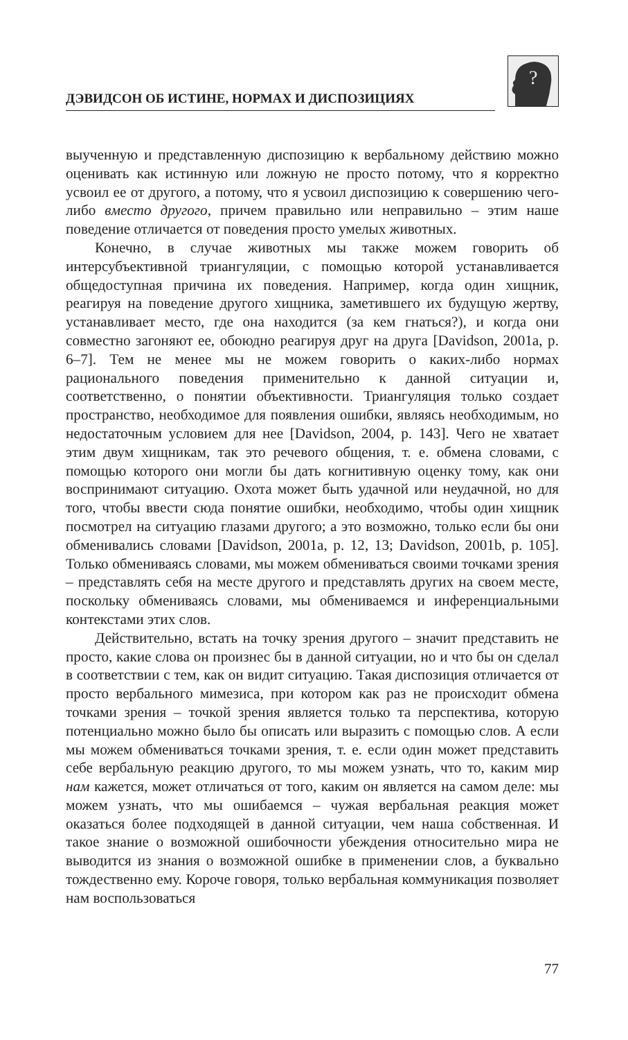ДЭВИДСОН ОБ ИСТИНЕ, НОРМАХ И ДИСПОЗИЦИЯХ
?
выученную и представленную диспозицию к вербальному действию можно оценивать как истинную или ложную не просто потому, что я корректно усвоил ее от другого, а потому, что я усвоил диспозицию к совершению чего-либо вместо другого, причем правильно или неправильно – этим наше поведение отличается от поведения просто умелых животных.
Конечно, в случае животных мы также можем говорить об интерсубъективной триангуляции, с помощью которой устанавливается общедоступная причина их поведения. Например, когда один хищник, реагируя на поведение другого хищника, заметившего их будущую жертву, устанавливает место, где она находится (за кем гнаться?), и когда они совместно загоняют ее, обоюдно реагируя друг на друга [Davidson, 2001a, p. 6–7]. Тем не менее мы не можем говорить о каких-либо нормах рационального поведения применительно к данной ситуации и, соответственно, о понятии объективности. Триангуляция только создает пространство, необходимое для появления ошибки, являясь необходимым, но недостаточным условием для нее [Davidson, 2004, p. 143]. Чего не хватает этим двум хищникам, так это речевого общения, т. е. обмена словами, с помощью которого они могли бы дать когнитивную оценку тому, как они воспринимают ситуацию. Охота может быть удачной или неудачной, но для того, чтобы ввести сюда понятие ошибки, необходимо, чтобы один хищник посмотрел на ситуацию глазами другого; а это возможно, только если бы они обменивались словами [Davidson, 2001a, p. 12, 13; Davidson, 2001b, p. 105]. Только обмениваясь словами, мы можем обмениваться своими точками зрения – представлять себя на месте другого и представлять других на своем месте, поскольку обмениваясь словами, мы обмениваемся и инференциальными контекстами этих слов.
Действительно, встать на точку зрения другого – значит представить не просто, какие слова он произнес бы в данной ситуации, но и что бы он сделал в соответствии с тем, как он видит ситуацию. Такая диспозиция отличается от просто вербального мимезиса, при котором как раз не происходит обмена точками зрения – точкой зрения является только та перспектива, которую потенциально можно было бы описать или выразить с помощью слов. А если мы можем обмениваться точками зрения, т. е. если один может представить себе вербальную реакцию другого, то мы можем узнать, что то, каким мир нам кажется, может отличаться от того, каким он является на самом деле: мы можем узнать, что мы ошибаемся – чужая вербальная реакция может оказаться более подходящей в данной ситуации, чем наша собственная. И такое знание о возможной ошибочности убеждения относительно мира не выводится из знания о возможной ошибке в применении слов, а буквально тождественно ему. Короче говоря, только вербальная коммуникация позволяет нам воспользоваться
77